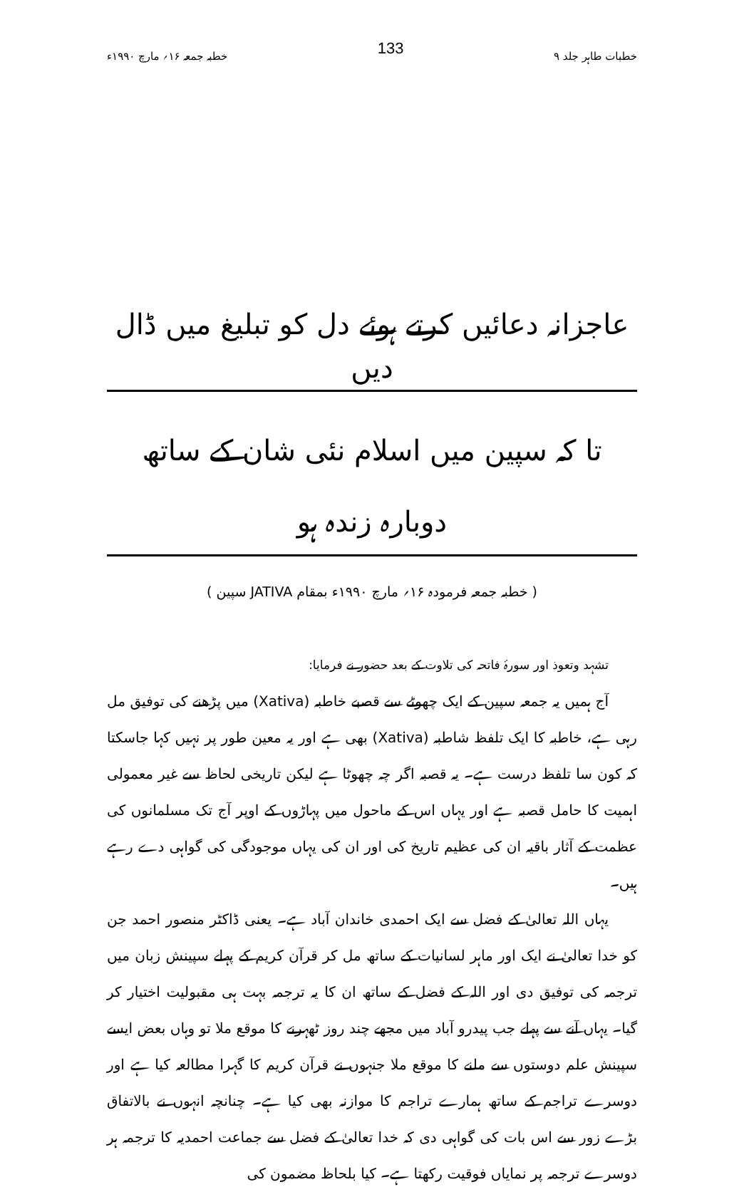خطبات طاہر جلد ۹ 133 خطبہ جمعہ ۱۶؍ مارچ ۱۹۹۰ء
عاجزانہ دعائیں کرتے ہوئے دل کو تبلیغ میں ڈال دیں
تا کہ سپین میں اسلام نئی شان کے ساتھ دوبارہ زندہ ہو
( خطبہ جمعہ فرمودہ ۱۶؍ مارچ ۱۹۹۰ء بمقام JATIVA سپین )
تشہد وتعوذ اور سورۂ فاتحہ کی تلاوت کے بعد حضور نے فرمایا:
آج ہمیں یہ جمعہ سپین کے ایک چھوٹے سے قصبے خاطبہ (Xativa) میں پڑھنے کی توفیق مل رہی ہے، خاطبہ کا ایک تلفظ شاطبہ (Xativa) بھی ہے اور یہ معین طور پر نہیں کہا جاسکتا کہ کون سا تلفظ درست ہے۔ یہ قصبہ اگر چہ چھوٹا ہے لیکن تاریخی لحاظ سے غیر معمولی اہمیت کا حامل قصبہ ہے اور یہاں اس کے ماحول میں پہاڑوں کے اوپر آج تک مسلمانوں کی عظمت کے آثار باقیہ ان کی عظیم تاریخ کی اور ان کی یہاں موجودگی کی گواہی دے رہے ہیں۔
یہاں اللہ تعالیٰ کے فضل سے ایک احمدی خاندان آباد ہے۔ یعنی ڈاکٹر منصور احمد جن کو خدا تعالیٰ نے ایک اور ماہر لسانیات کے ساتھ مل کر قرآن کریم کے پہلے سپینش زبان میں ترجمہ کی توفیق دی اور اللہ کے فضل کے ساتھ ان کا یہ ترجمہ بہت ہی مقبولیت اختیار کر گیا۔ یہاں آنے سے پہلے جب پیدرو آباد میں مجھے چند روز ٹھہرنے کا موقع ملا تو وہاں بعض ایسے سپینش علم دوستوں سے ملنے کا موقع ملا جنہوں نے قرآن کریم کا گہرا مطالعہ کیا ہے اور دوسرے تراجم کے ساتھ ہمارے تراجم کا موازنہ بھی کیا ہے۔ چنانچہ انہوں نے بالاتفاق بڑے زور سے اس بات کی گواہی دی کہ خدا تعالیٰ کے فضل سے جماعت احمدیہ کا ترجمہ ہر دوسرے ترجمہ پر نمایاں فوقیت رکھتا ہے۔ کیا بلحاظ مضمون کی